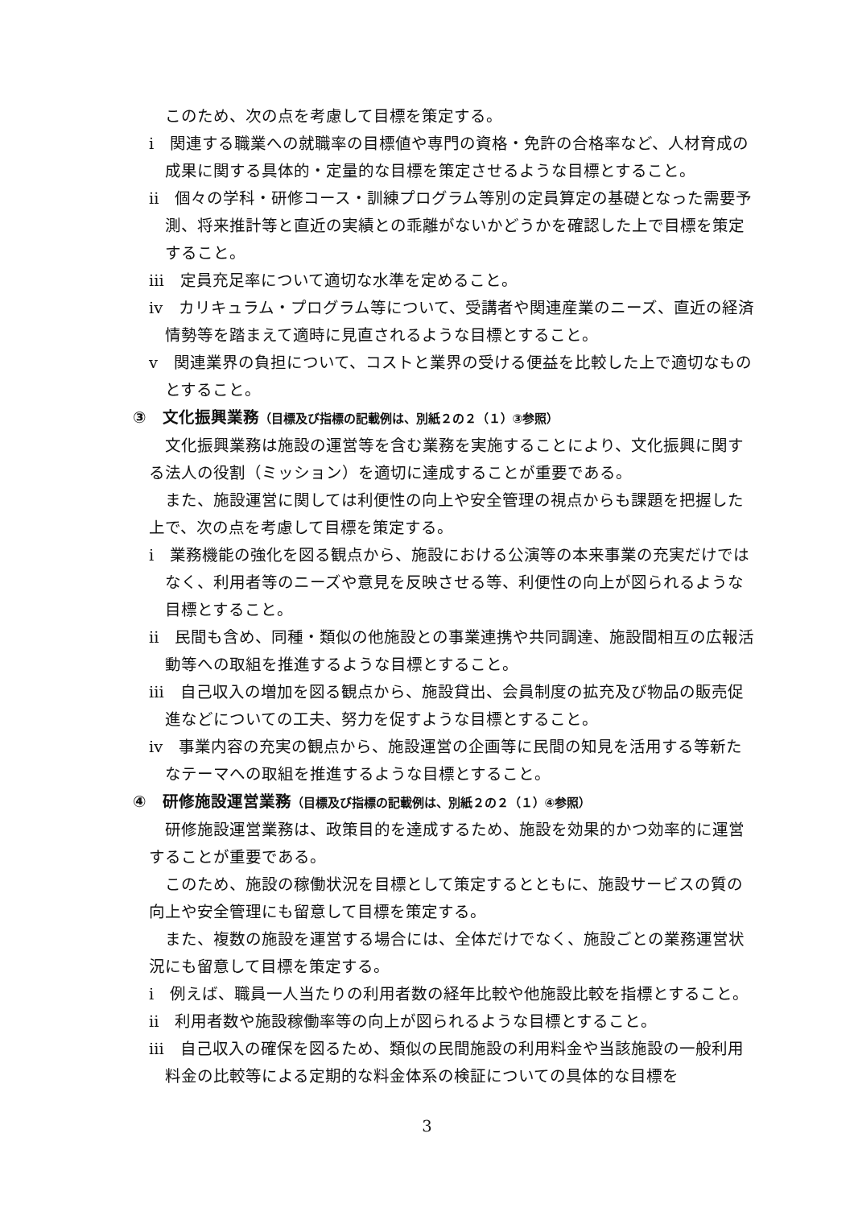このため、次の点を考慮して目標を策定する。
ⅰ　関連する職業への就職率の目標値や専門の資格・免許の合格率など、人材育成の成果に関する具体的・定量的な目標を策定させるような目標とすること。
ⅱ　個々の学科・研修コース・訓練プログラム等別の定員算定の基礎となった需要予測、将来推計等と直近の実績との乖離がないかどうかを確認した上で目標を策定すること。
ⅲ　定員充足率について適切な水準を定めること。
ⅳ　カリキュラム・プログラム等について、受講者や関連産業のニーズ、直近の経済情勢等を踏まえて適時に見直されるような目標とすること。
ⅴ　関連業界の負担について、コストと業界の受ける便益を比較した上で適切なものとすること。
③　文化振興業務（目標及び指標の記載例は、別紙２の２（１）③参照）
文化振興業務は施設の運営等を含む業務を実施することにより、文化振興に関する法人の役割（ミッション）を適切に達成することが重要である。
また、施設運営に関しては利便性の向上や安全管理の視点からも課題を把握した上で、次の点を考慮して目標を策定する。
ⅰ　業務機能の強化を図る観点から、施設における公演等の本来事業の充実だけではなく、利用者等のニーズや意見を反映させる等、利便性の向上が図られるような目標とすること。
ⅱ　民間も含め、同種・類似の他施設との事業連携や共同調達、施設間相互の広報活動等への取組を推進するような目標とすること。
ⅲ　自己収入の増加を図る観点から、施設貸出、会員制度の拡充及び物品の販売促進などについての工夫、努力を促すような目標とすること。
ⅳ　事業内容の充実の観点から、施設運営の企画等に民間の知見を活用する等新たなテーマへの取組を推進するような目標とすること。
④　研修施設運営業務（目標及び指標の記載例は、別紙２の２（１）④参照）
研修施設運営業務は、政策目的を達成するため、施設を効果的かつ効率的に運営することが重要である。
このため、施設の稼働状況を目標として策定するとともに、施設サービスの質の向上や安全管理にも留意して目標を策定する。
また、複数の施設を運営する場合には、全体だけでなく、施設ごとの業務運営状況にも留意して目標を策定する。
ⅰ　例えば、職員一人当たりの利用者数の経年比較や他施設比較を指標とすること。
ⅱ　利用者数や施設稼働率等の向上が図られるような目標とすること。
ⅲ　自己収入の確保を図るため、類似の民間施設の利用料金や当該施設の一般利用料金の比較等による定期的な料金体系の検証についての具体的な目標を
3